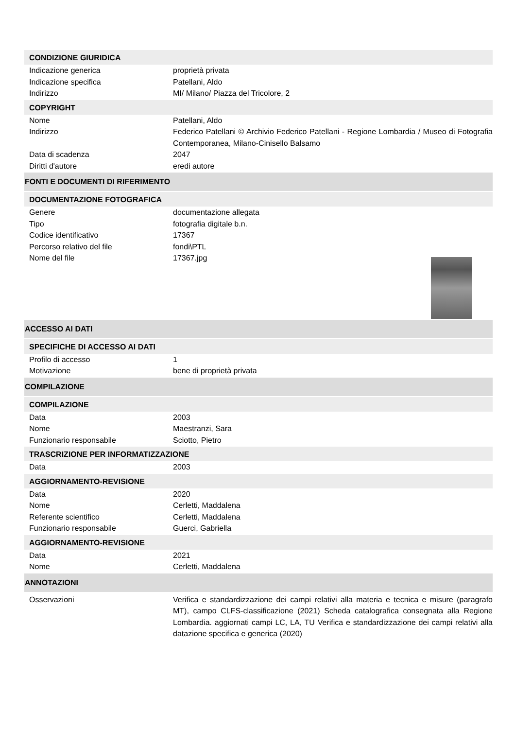CONDIZIONE GIURIDICA
Indicazione generica proprietà privata
Indicazione specifica Patellani, Aldo
Indirizzo MI/ Milano/ Piazza del Tricolore, 2
COPYRIGHT
Nome Patellani, Aldo
Indirizzo Federico Patellani © Archivio Federico Patellani - Regione Lombardia / Museo di Fotografia Contemporanea, Milano-Cinisello Balsamo
Data di scadenza 2047
Diritti d'autore eredi autore
FONTI E DOCUMENTI DI RIFERIMENTO
DOCUMENTAZIONE FOTOGRAFICA
Genere documentazione allegata
Tipo fotografia digitale b.n.
Codice identificativo 17367
Percorso relativo del file fondi\PTL
Nome del file 17367.jpg
ACCESSO AI DATI
SPECIFICHE DI ACCESSO AI DATI
Profilo di accesso 1
Motivazione bene di proprietà privata
COMPILAZIONE
COMPILAZIONE
Data 2003
Nome Maestranzi, Sara
Funzionario responsabile Sciotto, Pietro
TRASCRIZIONE PER INFORMATIZZAZIONE
Data 2003
AGGIORNAMENTO-REVISIONE
Data 2020
Nome Cerletti, Maddalena
Referente scientifico Cerletti, Maddalena
Funzionario responsabile Guerci, Gabriella
AGGIORNAMENTO-REVISIONE
Data 2021
Nome Cerletti, Maddalena
ANNOTAZIONI
Osservazioni Verifica e standardizzazione dei campi relativi alla materia e tecnica e misure (paragrafo MT), campo CLFS-classificazione (2021) Scheda catalografica consegnata alla Regione Lombardia. aggiornati campi LC, LA, TU Verifica e standardizzazione dei campi relativi alla datazione specifica e generica (2020)